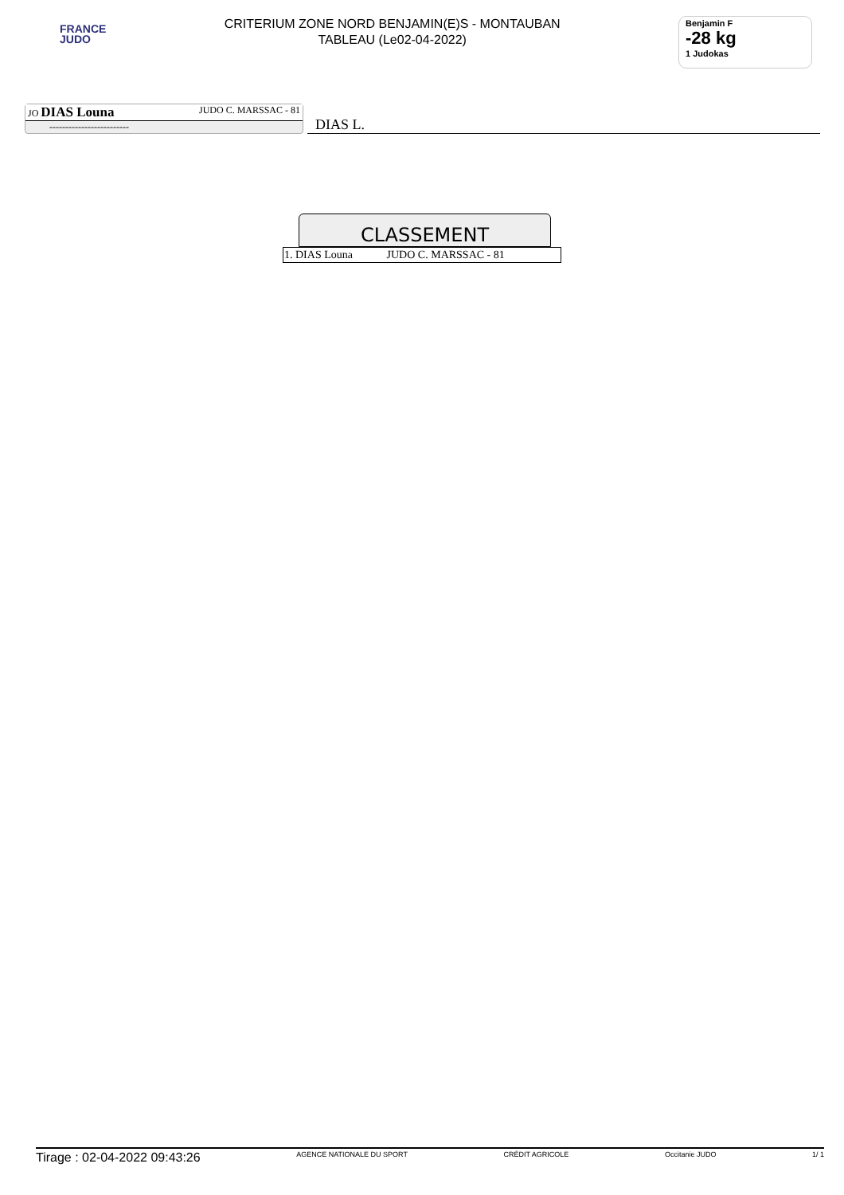FRANCE
JUDO
CRITERIUM ZONE NORD BENJAMIN(E)S - MONTAUBAN
TABLEAU (Le02-04-2022)
Benjamin F
-28 kg
1 Judokas
JO DIAS Louna JUDO C. MARSSAC - 81
-------------------------
DIAS L.
CLASSEMENT
| 1. DIAS Louna | JUDO C. MARSSAC - 81 |
Tirage : 02-04-2022 09:43:26 AGENCE NATIONALE DU SPORT CRÉDIT AGRICOLE Occitanie JUDO 1/ 1